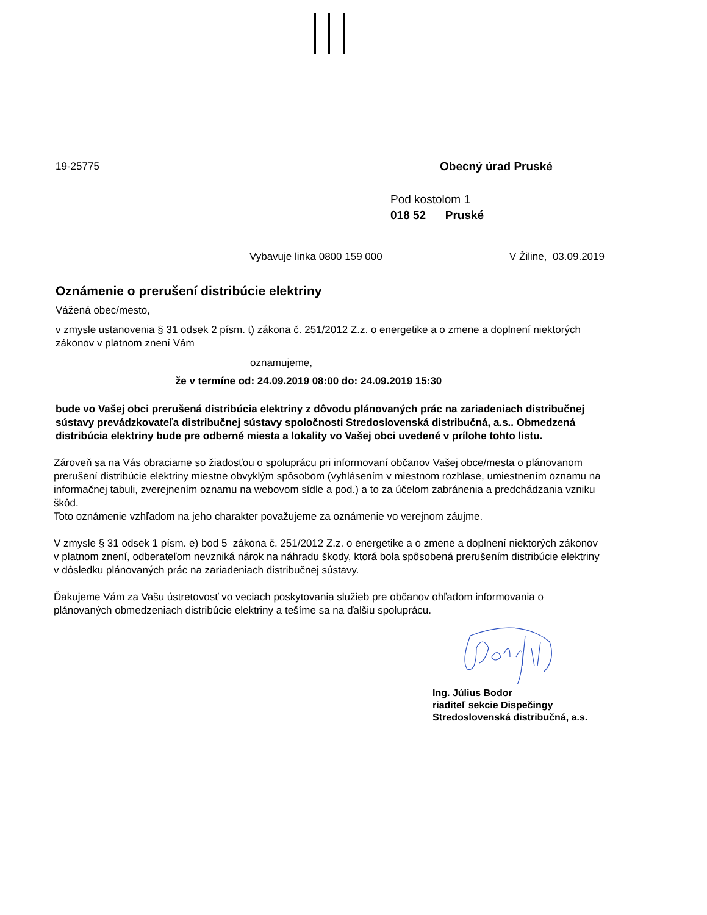19-25775 Obecný úrad Pruské
Pod kostolom 1
018 52 Pruské
Vybavuje linka 0800 159 000 V Žiline, 03.09.2019
Oznámenie o prerušení distribúcie elektriny
Vážená obec/mesto,
v zmysle ustanovenia § 31 odsek 2 písm. t) zákona č. 251/2012 Z.z. o energetike a o zmene a doplnení niektorých zákonov v platnom znení Vám
oznamujeme,
že v termíne od: 24.09.2019 08:00 do: 24.09.2019 15:30
bude vo Vašej obci prerušená distribúcia elektriny z dôvodu plánovaných prác na zariadeniach distribučnej sústavy prevádzkovateľa distribučnej sústavy spoločnosti Stredoslovenská distribučná, a.s.. Obmedzená distribúcia elektriny bude pre odberné miesta a lokality vo Vašej obci uvedené v prílohe tohto listu.
Zároveň sa na Vás obraciame so žiadosťou o spoluprácu pri informovaní občanov Vašej obce/mesta o plánovanom prerušení distribúcie elektriny miestne obvyklým spôsobom (vyhlásením v miestnom rozhlase, umiestnením oznamu na informačnej tabuli, zverejnením oznamu na webovom sídle a pod.) a to za účelom zabránenia a predchádzania vzniku škôd.
Toto oznámenie vzhľadom na jeho charakter považujeme za oznámenie vo verejnom záujme.
V zmysle § 31 odsek 1 písm. e) bod 5 zákona č. 251/2012 Z.z. o energetike a o zmene a doplnení niektorých zákonov v platnom znení, odberateľom nevzniká nárok na náhradu škody, ktorá bola spôsobená prerušením distribúcie elektriny v dôsledku plánovaných prác na zariadeniach distribučnej sústavy.
Ďakujeme Vám za Vašu ústretovosť vo veciach poskytovania služieb pre občanov ohľadom informovania o plánovaných obmedzeniach distribúcie elektriny a tešíme sa na ďalšiu spoluprácu.
Ing. Július Bodor
riaditeľ sekcie Dispečingy
Stredoslovenská distribučná, a.s.